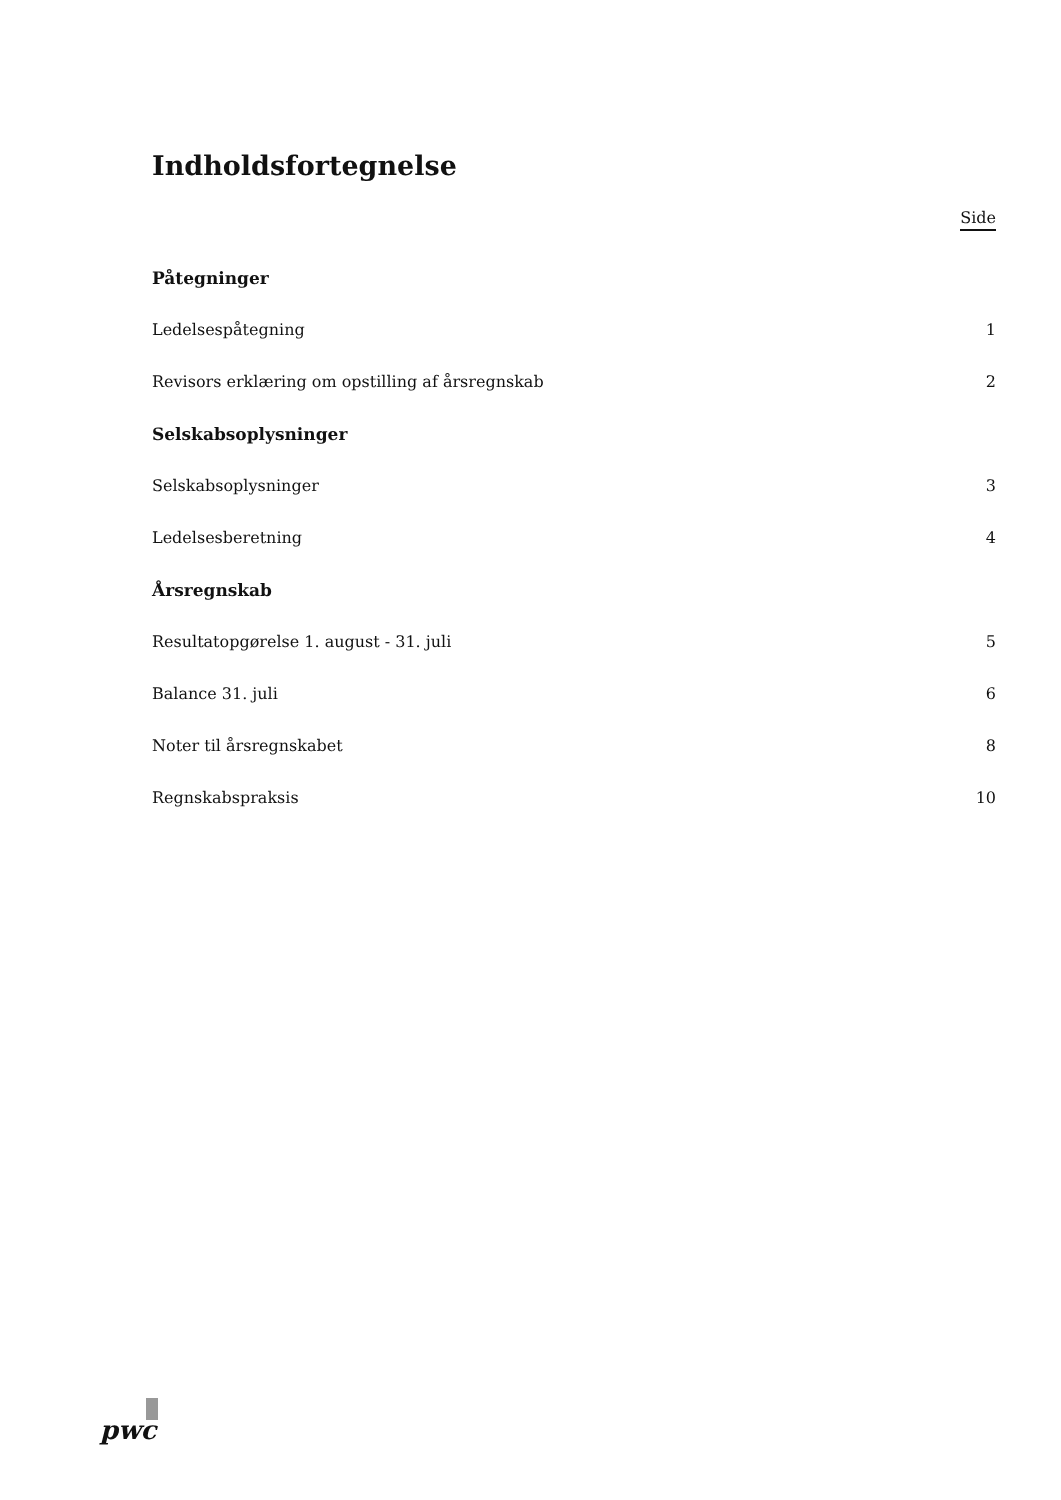Indholdsfortegnelse
Side
Påtegninger
Ledelsespåtegning 1
Revisors erklæring om opstilling af årsregnskab 2
Selskabsoplysninger
Selskabsoplysninger 3
Ledelsesberetning 4
Årsregnskab
Resultatopgørelse 1. august - 31. juli 5
Balance 31. juli 6
Noter til årsregnskabet 8
Regnskabspraksis 10
pwc